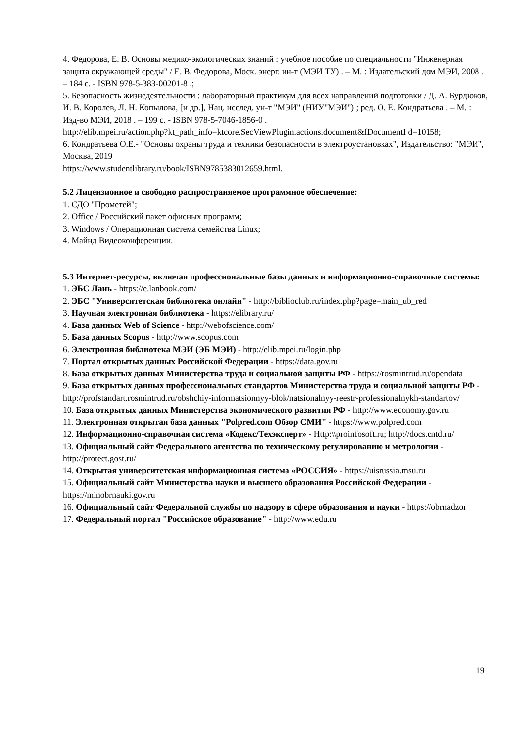4. Федорова, Е. В. Основы медико-экологических знаний : учебное пособие по специальности "Инженерная защита окружающей среды" / Е. В. Федорова, Моск. энерг. ин-т (МЭИ ТУ) . – М. : Издательский дом МЭИ, 2008 . – 184 с. - ISBN 978-5-383-00201-8 .;
5. Безопасность жизнедеятельности : лабораторный практикум для всех направлений подготовки / Д. А. Бурдюков, И. В. Королев, Л. Н. Копылова, [и др.], Нац. исслед. ун-т "МЭИ" (НИУ"МЭИ") ; ред. О. Е. Кондратьева . – М. : Изд-во МЭИ, 2018 . – 199 с. - ISBN 978-5-7046-1856-0 .
http://elib.mpei.ru/action.php?kt_path_info=ktcore.SecViewPlugin.actions.document&fDocumentI d=10158;
6. Кондратьева О.Е.- "Основы охраны труда и техники безопасности в электроустановках", Издательство: "МЭИ", Москва, 2019
https://www.studentlibrary.ru/book/ISBN9785383012659.html.
5.2 Лицензионное и свободно распространяемое программное обеспечение:
1. СДО "Прометей";
2. Office / Российский пакет офисных программ;
3. Windows / Операционная система семейства Linux;
4. Майнд Видеоконференции.
5.3 Интернет-ресурсы, включая профессиональные базы данных и информационно-справочные системы:
1. ЭБС Лань - https://e.lanbook.com/
2. ЭБС "Университетская библиотека онлайн" - http://biblioclub.ru/index.php?page=main_ub_red
3. Научная электронная библиотека - https://elibrary.ru/
4. База данных Web of Science - http://webofscience.com/
5. База данных Scopus - http://www.scopus.com
6. Электронная библиотека МЭИ (ЭБ МЭИ) - http://elib.mpei.ru/login.php
7. Портал открытых данных Российской Федерации - https://data.gov.ru
8. База открытых данных Министерства труда и социальной защиты РФ - https://rosmintrud.ru/opendata
9. База открытых данных профессиональных стандартов Министерства труда и социальной защиты РФ - http://profstandart.rosmintrud.ru/obshchiy-informatsionnyy-blok/natsionalnyy-reestr-professionalnykh-standartov/
10. База открытых данных Министерства экономического развития РФ - http://www.economy.gov.ru
11. Электронная открытая база данных "Polpred.com Обзор СМИ" - https://www.polpred.com
12. Информационно-справочная система «Кодекс/Техэксперт» - Http:\\proinfosoft.ru; http://docs.cntd.ru/
13. Официальный сайт Федерального агентства по техническому регулированию и метрологии - http://protect.gost.ru/
14. Открытая университетская информационная система «РОССИЯ» - https://uisrussia.msu.ru
15. Официальный сайт Министерства науки и высшего образования Российской Федерации - https://minobrnauki.gov.ru
16. Официальный сайт Федеральной службы по надзору в сфере образования и науки - https://obrnadzor
17. Федеральный портал "Российское образование" - http://www.edu.ru
19